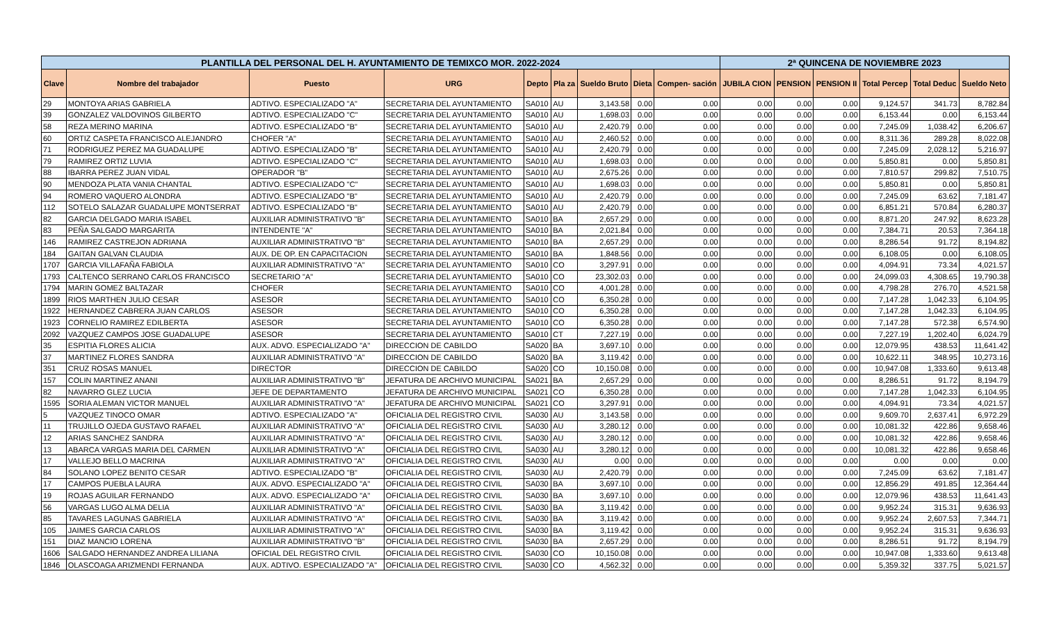| PLANTILLA DEL PERSONAL DEL H. AYUNTAMIENTO DE TEMIXCO MOR. 2022-2024 | | | | | | | | | 2ª QUINCENA DE NOVIEMBRE 2023 | | | | | |
| --- | --- | --- | --- | --- | --- | --- | --- | --- | --- | --- | --- | --- | --- | --- |
| Clave | Nombre del trabajador | Puesto | URG | Depto | Pla za | Sueldo Bruto | Dieta | Compen- sación | JUBILA CION | PENSION | PENSION II | Total Percep | Total Deduc | Sueldo Neto |
| 29 | MONTOYA ARIAS GABRIELA | ADTIVO. ESPECIALIZADO "A" | SECRETARIA DEL AYUNTAMIENTO | SA010 | AU | 3,143.58 | 0.00 | 0.00 | 0.00 | 0.00 | 0.00 | 9,124.57 | 341.73 | 8,782.84 |
| 39 | GONZALEZ VALDOVINOS GILBERTO | ADTIVO. ESPECIALIZADO "C" | SECRETARIA DEL AYUNTAMIENTO | SA010 | AU | 1,698.03 | 0.00 | 0.00 | 0.00 | 0.00 | 0.00 | 6,153.44 | 0.00 | 6,153.44 |
| 58 | REZA MERINO MARINA | ADTIVO. ESPECIALIZADO "B" | SECRETARIA DEL AYUNTAMIENTO | SA010 | AU | 2,420.79 | 0.00 | 0.00 | 0.00 | 0.00 | 0.00 | 7,245.09 | 1,038.42 | 6,206.67 |
| 60 | ORTIZ CASPETA FRANCISCO ALEJANDRO | CHOFER "A" | SECRETARIA DEL AYUNTAMIENTO | SA010 | AU | 2,460.52 | 0.00 | 0.00 | 0.00 | 0.00 | 0.00 | 8,311.36 | 289.28 | 8,022.08 |
| 71 | RODRIGUEZ PEREZ MA GUADALUPE | ADTIVO. ESPECIALIZADO "B" | SECRETARIA DEL AYUNTAMIENTO | SA010 | AU | 2,420.79 | 0.00 | 0.00 | 0.00 | 0.00 | 0.00 | 7,245.09 | 2,028.12 | 5,216.97 |
| 79 | RAMIREZ ORTIZ LUVIA | ADTIVO. ESPECIALIZADO "C" | SECRETARIA DEL AYUNTAMIENTO | SA010 | AU | 1,698.03 | 0.00 | 0.00 | 0.00 | 0.00 | 0.00 | 5,850.81 | 0.00 | 5,850.81 |
| 88 | IBARRA PEREZ JUAN VIDAL | OPERADOR "B" | SECRETARIA DEL AYUNTAMIENTO | SA010 | AU | 2,675.26 | 0.00 | 0.00 | 0.00 | 0.00 | 0.00 | 7,810.57 | 299.82 | 7,510.75 |
| 90 | MENDOZA PLATA VANIA CHANTAL | ADTIVO. ESPECIALIZADO "C" | SECRETARIA DEL AYUNTAMIENTO | SA010 | AU | 1,698.03 | 0.00 | 0.00 | 0.00 | 0.00 | 0.00 | 5,850.81 | 0.00 | 5,850.81 |
| 94 | ROMERO VAQUERO ALONDRA | ADTIVO. ESPECIALIZADO "B" | SECRETARIA DEL AYUNTAMIENTO | SA010 | AU | 2,420.79 | 0.00 | 0.00 | 0.00 | 0.00 | 0.00 | 7,245.09 | 63.62 | 7,181.47 |
| 112 | SOTELO SALAZAR GUADALUPE MONTSERRAT | ADTIVO. ESPECIALIZADO "B" | SECRETARIA DEL AYUNTAMIENTO | SA010 | AU | 2,420.79 | 0.00 | 0.00 | 0.00 | 0.00 | 0.00 | 6,851.21 | 570.84 | 6,280.37 |
| 82 | GARCIA DELGADO MARIA ISABEL | AUXILIAR ADMINISTRATIVO "B" | SECRETARIA DEL AYUNTAMIENTO | SA010 | BA | 2,657.29 | 0.00 | 0.00 | 0.00 | 0.00 | 0.00 | 8,871.20 | 247.92 | 8,623.28 |
| 83 | PEÑA SALGADO MARGARITA | INTENDENTE "A" | SECRETARIA DEL AYUNTAMIENTO | SA010 | BA | 2,021.84 | 0.00 | 0.00 | 0.00 | 0.00 | 0.00 | 7,384.71 | 20.53 | 7,364.18 |
| 146 | RAMIREZ CASTREJON ADRIANA | AUXILIAR ADMINISTRATIVO "B" | SECRETARIA DEL AYUNTAMIENTO | SA010 | BA | 2,657.29 | 0.00 | 0.00 | 0.00 | 0.00 | 0.00 | 8,286.54 | 91.72 | 8,194.82 |
| 184 | GAITAN GALVAN CLAUDIA | AUX. DE OP. EN CAPACITACION | SECRETARIA DEL AYUNTAMIENTO | SA010 | BA | 1,848.56 | 0.00 | 0.00 | 0.00 | 0.00 | 0.00 | 6,108.05 | 0.00 | 6,108.05 |
| 1707 | GARCIA VILLAFAÑA FABIOLA | AUXILIAR ADMINISTRATIVO "A" | SECRETARIA DEL AYUNTAMIENTO | SA010 | CO | 3,297.91 | 0.00 | 0.00 | 0.00 | 0.00 | 0.00 | 4,094.91 | 73.34 | 4,021.57 |
| 1793 | CALTENCO SERRANO CARLOS FRANCISCO | SECRETARIO "A" | SECRETARIA DEL AYUNTAMIENTO | SA010 | CO | 23,302.03 | 0.00 | 0.00 | 0.00 | 0.00 | 0.00 | 24,099.03 | 4,308.65 | 19,790.38 |
| 1794 | MARIN GOMEZ BALTAZAR | CHOFER | SECRETARIA DEL AYUNTAMIENTO | SA010 | CO | 4,001.28 | 0.00 | 0.00 | 0.00 | 0.00 | 0.00 | 4,798.28 | 276.70 | 4,521.58 |
| 1899 | RIOS MARTHEN JULIO CESAR | ASESOR | SECRETARIA DEL AYUNTAMIENTO | SA010 | CO | 6,350.28 | 0.00 | 0.00 | 0.00 | 0.00 | 0.00 | 7,147.28 | 1,042.33 | 6,104.95 |
| 1922 | HERNANDEZ CABRERA JUAN CARLOS | ASESOR | SECRETARIA DEL AYUNTAMIENTO | SA010 | CO | 6,350.28 | 0.00 | 0.00 | 0.00 | 0.00 | 0.00 | 7,147.28 | 1,042.33 | 6,104.95 |
| 1923 | CORNELIO RAMIREZ EDILBERTA | ASESOR | SECRETARIA DEL AYUNTAMIENTO | SA010 | CO | 6,350.28 | 0.00 | 0.00 | 0.00 | 0.00 | 0.00 | 7,147.28 | 572.38 | 6,574.90 |
| 2092 | VAZQUEZ CAMPOS JOSE GUADALUPE | ASESOR | SECRETARIA DEL AYUNTAMIENTO | SA010 | CT | 7,227.19 | 0.00 | 0.00 | 0.00 | 0.00 | 0.00 | 7,227.19 | 1,202.40 | 6,024.79 |
| 35 | ESPITIA FLORES ALICIA | AUX. ADVO. ESPECIALIZADO "A" | DIRECCION DE CABILDO | SA020 | BA | 3,697.10 | 0.00 | 0.00 | 0.00 | 0.00 | 0.00 | 12,079.95 | 438.53 | 11,641.42 |
| 37 | MARTINEZ FLORES SANDRA | AUXILIAR ADMINISTRATIVO "A" | DIRECCION DE CABILDO | SA020 | BA | 3,119.42 | 0.00 | 0.00 | 0.00 | 0.00 | 0.00 | 10,622.11 | 348.95 | 10,273.16 |
| 351 | CRUZ ROSAS MANUEL | DIRECTOR | DIRECCION DE CABILDO | SA020 | CO | 10,150.08 | 0.00 | 0.00 | 0.00 | 0.00 | 0.00 | 10,947.08 | 1,333.60 | 9,613.48 |
| 157 | COLIN MARTINEZ ANANI | AUXILIAR ADMINISTRATIVO "B" | JEFATURA DE ARCHIVO MUNICIPAL | SA021 | BA | 2,657.29 | 0.00 | 0.00 | 0.00 | 0.00 | 0.00 | 8,286.51 | 91.72 | 8,194.79 |
| 82 | NAVARRO GLEZ LUCIA | JEFE DE DEPARTAMENTO | JEFATURA DE ARCHIVO MUNICIPAL | SA021 | CO | 6,350.28 | 0.00 | 0.00 | 0.00 | 0.00 | 0.00 | 7,147.28 | 1,042.33 | 6,104.95 |
| 1595 | SORIA ALEMAN VICTOR MANUEL | AUXILIAR ADMINISTRATIVO "A" | JEFATURA DE ARCHIVO MUNICIPAL | SA021 | CO | 3,297.91 | 0.00 | 0.00 | 0.00 | 0.00 | 0.00 | 4,094.91 | 73.34 | 4,021.57 |
| 5 | VAZQUEZ TINOCO OMAR | ADTIVO. ESPECIALIZADO "A" | OFICIALIA DEL REGISTRO CIVIL | SA030 | AU | 3,143.58 | 0.00 | 0.00 | 0.00 | 0.00 | 0.00 | 9,609.70 | 2,637.41 | 6,972.29 |
| 11 | TRUJILLO OJEDA GUSTAVO RAFAEL | AUXILIAR ADMINISTRATIVO "A" | OFICIALIA DEL REGISTRO CIVIL | SA030 | AU | 3,280.12 | 0.00 | 0.00 | 0.00 | 0.00 | 0.00 | 10,081.32 | 422.86 | 9,658.46 |
| 12 | ARIAS SANCHEZ SANDRA | AUXILIAR ADMINISTRATIVO "A" | OFICIALIA DEL REGISTRO CIVIL | SA030 | AU | 3,280.12 | 0.00 | 0.00 | 0.00 | 0.00 | 0.00 | 10,081.32 | 422.86 | 9,658.46 |
| 13 | ABARCA VARGAS MARIA DEL CARMEN | AUXILIAR ADMINISTRATIVO "A" | OFICIALIA DEL REGISTRO CIVIL | SA030 | AU | 3,280.12 | 0.00 | 0.00 | 0.00 | 0.00 | 0.00 | 10,081.32 | 422.86 | 9,658.46 |
| 17 | VALLEJO BELLO MACRINA | AUXILIAR ADMINISTRATIVO "A" | OFICIALIA DEL REGISTRO CIVIL | SA030 | AU | 0.00 | 0.00 | 0.00 | 0.00 | 0.00 | 0.00 | 0.00 | 0.00 | 0.00 |
| 84 | SOLANO LOPEZ BENITO CESAR | ADTIVO. ESPECIALIZADO "B" | OFICIALIA DEL REGISTRO CIVIL | SA030 | AU | 2,420.79 | 0.00 | 0.00 | 0.00 | 0.00 | 0.00 | 7,245.09 | 63.62 | 7,181.47 |
| 17 | CAMPOS PUEBLA LAURA | AUX. ADVO. ESPECIALIZADO "A" | OFICIALIA DEL REGISTRO CIVIL | SA030 | BA | 3,697.10 | 0.00 | 0.00 | 0.00 | 0.00 | 0.00 | 12,856.29 | 491.85 | 12,364.44 |
| 19 | ROJAS AGUILAR FERNANDO | AUX. ADVO. ESPECIALIZADO "A" | OFICIALIA DEL REGISTRO CIVIL | SA030 | BA | 3,697.10 | 0.00 | 0.00 | 0.00 | 0.00 | 0.00 | 12,079.96 | 438.53 | 11,641.43 |
| 56 | VARGAS LUGO ALMA DELIA | AUXILIAR ADMINISTRATIVO "A" | OFICIALIA DEL REGISTRO CIVIL | SA030 | BA | 3,119.42 | 0.00 | 0.00 | 0.00 | 0.00 | 0.00 | 9,952.24 | 315.31 | 9,636.93 |
| 85 | TAVARES LAGUNAS GABRIELA | AUXILIAR ADMINISTRATIVO "A" | OFICIALIA DEL REGISTRO CIVIL | SA030 | BA | 3,119.42 | 0.00 | 0.00 | 0.00 | 0.00 | 0.00 | 9,952.24 | 2,607.53 | 7,344.71 |
| 105 | JAIMES GARCIA CARLOS | AUXILIAR ADMINISTRATIVO "A" | OFICIALIA DEL REGISTRO CIVIL | SA030 | BA | 3,119.42 | 0.00 | 0.00 | 0.00 | 0.00 | 0.00 | 9,952.24 | 315.31 | 9,636.93 |
| 151 | DIAZ MANCIO LORENA | AUXILIAR ADMINISTRATIVO "B" | OFICIALIA DEL REGISTRO CIVIL | SA030 | BA | 2,657.29 | 0.00 | 0.00 | 0.00 | 0.00 | 0.00 | 8,286.51 | 91.72 | 8,194.79 |
| 1606 | SALGADO HERNANDEZ ANDREA LILIANA | OFICIAL DEL REGISTRO CIVIL | OFICIALIA DEL REGISTRO CIVIL | SA030 | CO | 10,150.08 | 0.00 | 0.00 | 0.00 | 0.00 | 0.00 | 10,947.08 | 1,333.60 | 9,613.48 |
| 1846 | OLASCOAGA ARIZMENDI FERNANDA | AUX. ADTIVO. ESPECIALIZADO "A" | OFICIALIA DEL REGISTRO CIVIL | SA030 | CO | 4,562.32 | 0.00 | 0.00 | 0.00 | 0.00 | 0.00 | 5,359.32 | 337.75 | 5,021.57 |